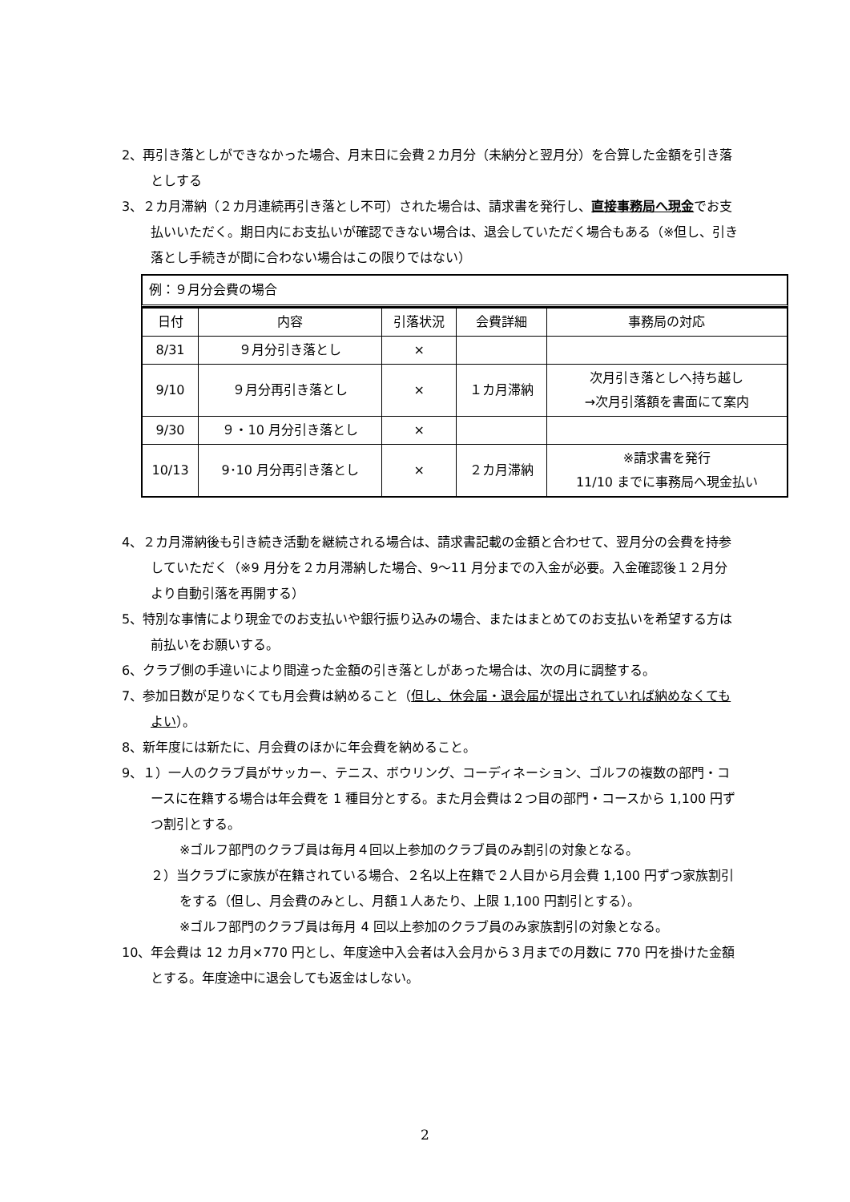2、再引き落としができなかった場合、月末日に会費２カ月分（未納分と翌月分）を合算した金額を引き落としする
3、２カ月滞納（２カ月連続再引き落とし不可）された場合は、請求書を発行し、直接事務局へ現金でお支払いいただく。期日内にお支払いが確認できない場合は、退会していただく場合もある（※但し、引き落とし手続きが間に合わない場合はこの限りではない）
例：９月分会費の場合
| 日付 | 内容 | 引落状況 | 会費詳細 | 事務局の対応 |
| --- | --- | --- | --- | --- |
| 8/31 | ９月分引き落とし | × | | |
| 9/10 | ９月分再引き落とし | × | １カ月滞納 | 次月引き落としへ持ち越し →次月引落額を書面にて案内 |
| 9/30 | ９・10 月分引き落とし | × | | |
| 10/13 | 9･10 月分再引き落とし | × | ２カ月滞納 | ※請求書を発行 11/10 までに事務局へ現金払い |
4、２カ月滞納後も引き続き活動を継続される場合は、請求書記載の金額と合わせて、翌月分の会費を持参していただく（※9 月分を２カ月滞納した場合、9～11 月分までの入金が必要。入金確認後１２月分より自動引落を再開する）
5、特別な事情により現金でのお支払いや銀行振り込みの場合、またはまとめてのお支払いを希望する方は前払いをお願いする。
6、クラブ側の手違いにより間違った金額の引き落としがあった場合は、次の月に調整する。
7、参加日数が足りなくても月会費は納めること（但し、休会届・退会届が提出されていれば納めなくてもよい）。
8、新年度には新たに、月会費のほかに年会費を納めること。
9、１）一人のクラブ員がサッカー、テニス、ボウリング、コーディネーション、ゴルフの複数の部門・コースに在籍する場合は年会費を 1 種目分とする。また月会費は２つ目の部門・コースから 1,100 円ずつ割引とする。
※ゴルフ部門のクラブ員は毎月４回以上参加のクラブ員のみ割引の対象となる。
２）当クラブに家族が在籍されている場合、２名以上在籍で２人目から月会費 1,100 円ずつ家族割引をする（但し、月会費のみとし、月額１人あたり、上限 1,100 円割引とする）。
※ゴルフ部門のクラブ員は毎月 4 回以上参加のクラブ員のみ家族割引の対象となる。
10、年会費は 12 カ月×770 円とし、年度途中入会者は入会月から３月までの月数に 770 円を掛けた金額とする。年度途中に退会しても返金はしない。
2